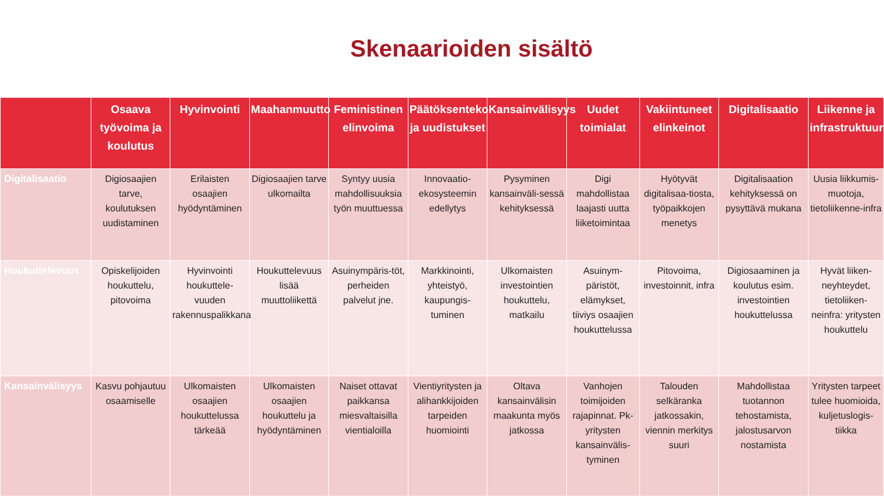Skenaarioiden sisältö
| | Osaava työvoima ja koulutus | Hyvinvointi | Maahanmuutto | Feministinen elinvoima | Päätöksenteko ja uudistukset | Kansainvälisyys | Uudet toimialat | Vakiintuneet elinkeinot | Digitalisaatio | Liikenne ja infrastruktuuri |
| --- | --- | --- | --- | --- | --- | --- | --- | --- | --- | --- |
| Digitalisaatio | Digiosaajien tarve, koulutuksen uudistaminen | Erilaisten osaajien hyödyntäminen | Digiosaajien tarve ulkomailta | Syntyy uusia mahdollisuuksia työn muuttuessa | Innovaatio-ekosysteemin edellytys | Pysyminen kansainväli-sessä kehityksessä | Digi mahdollistaa laajasti uutta liiketoimintaa | Hyötyvät digitalisaa-tiosta, työpaikkojen menetys | Digitalisaation kehityksessä on pysyttävä mukana | Uusia liikkumis-muotoja, tietoliikenne-infra |
| Houkuttelevuus | Opiskelijoiden houkuttelu, pitovoima | Hyvinvointi houkuttele-vuuden rakennuspalikkana | Houkuttelevuus lisää muuttoliikettä | Asuinympäris-töt, perheiden palvelut jne. | Markkinointi, yhteistyö, kaupungis-tuminen | Ulkomaisten investointien houkuttelu, matkailu | Asuinym-päristöt, elämykset, tiiviys osaajien houkuttelussa | Pitovoima, investoinnit, infra | Digiosaaminen ja koulutus esim. investointien houkuttelussa | Hyvät liiken-neyhteydet, tietoliiken-neinfra: yritysten houkuttelu |
| Kansainvälisyys | Kasvu pohjautuu osaamiselle | Ulkomaisten osaajien houkuttelussa tärkeää | Ulkomaisten osaajien houkuttelu ja hyödyntäminen | Naiset ottavat paikkansa miesvaltaisilla vientialoilla | Vientiyritysten ja alihankkijoiden tarpeiden huomiointi | Oltava kansainvälisin maakunta myös jatkossa | Vanhojen toimijoiden rajapinnat. Pk-yritysten kansainvälis-tyminen | Talouden selkäranka jatkossakin, viennin merkitys suuri | Mahdollistaa tuotannon tehostamista, jalostusarvon nostamista | Yritysten tarpeet tulee huomioida, kuljetuslogis-tiikka |